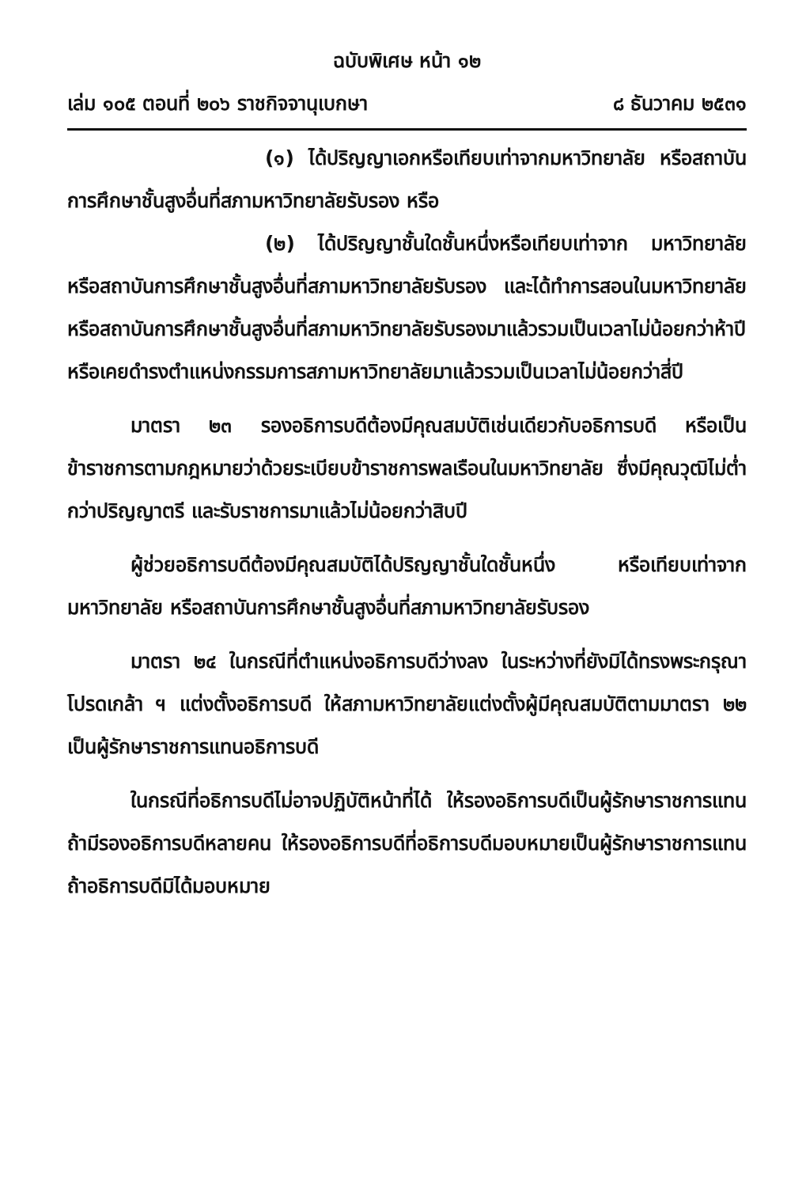ฉบับพิเศษ หน้า ๑๒
เล่ม ๑๐๕ ตอนที่ ๒๐๖ ราชกิจจานุเบกษา ๘ ธันวาคม ๒๕๓๑
(๑) ได้ปริญญาเอกหรือเทียบเท่าจากมหาวิทยาลัย หรือสถาบันการศึกษาชั้นสูงอื่นที่สภามหาวิทยาลัยรับรอง หรือ
(๒) ได้ปริญญาชั้นใดชั้นหนึ่งหรือเทียบเท่าจาก มหาวิทยาลัย หรือสถาบันการศึกษาชั้นสูงอื่นที่สภามหาวิทยาลัยรับรอง และได้ทำการสอนในมหาวิทยาลัยหรือสถาบันการศึกษาชั้นสูงอื่นที่สภามหาวิทยาลัยรับรองมาแล้วรวมเป็นเวลาไม่น้อยกว่าห้าปี หรือเคยดำรงตำแหน่งกรรมการสภามหาวิทยาลัยมาแล้วรวมเป็นเวลาไม่น้อยกว่าสี่ปี
มาตรา ๒๓ รองอธิการบดีต้องมีคุณสมบัติเช่นเดียวกับอธิการบดี หรือเป็นข้าราชการตามกฎหมายว่าด้วยระเบียบข้าราชการพลเรือนในมหาวิทยาลัย ซึ่งมีคุณวุฒิไม่ต่ำกว่าปริญญาตรี และรับราชการมาแล้วไม่น้อยกว่าสิบปี
ผู้ช่วยอธิการบดีต้องมีคุณสมบัติได้ปริญญาชั้นใดชั้นหนึ่ง หรือเทียบเท่าจากมหาวิทยาลัย หรือสถาบันการศึกษาชั้นสูงอื่นที่สภามหาวิทยาลัยรับรอง
มาตรา ๒๔ ในกรณีที่ตำแหน่งอธิการบดีว่างลง ในระหว่างที่ยังมิได้ทรงพระกรุณาโปรดเกล้า ฯ แต่งตั้งอธิการบดี ให้สภามหาวิทยาลัยแต่งตั้งผู้มีคุณสมบัติตามมาตรา ๒๒ เป็นผู้รักษาราชการแทนอธิการบดี
ในกรณีที่อธิการบดีไม่อาจปฏิบัติหน้าที่ได้ ให้รองอธิการบดีเป็นผู้รักษาราชการแทน ถ้ามีรองอธิการบดีหลายคน ให้รองอธิการบดีที่อธิการบดีมอบหมายเป็นผู้รักษาราชการแทน ถ้าอธิการบดีมิได้มอบหมาย